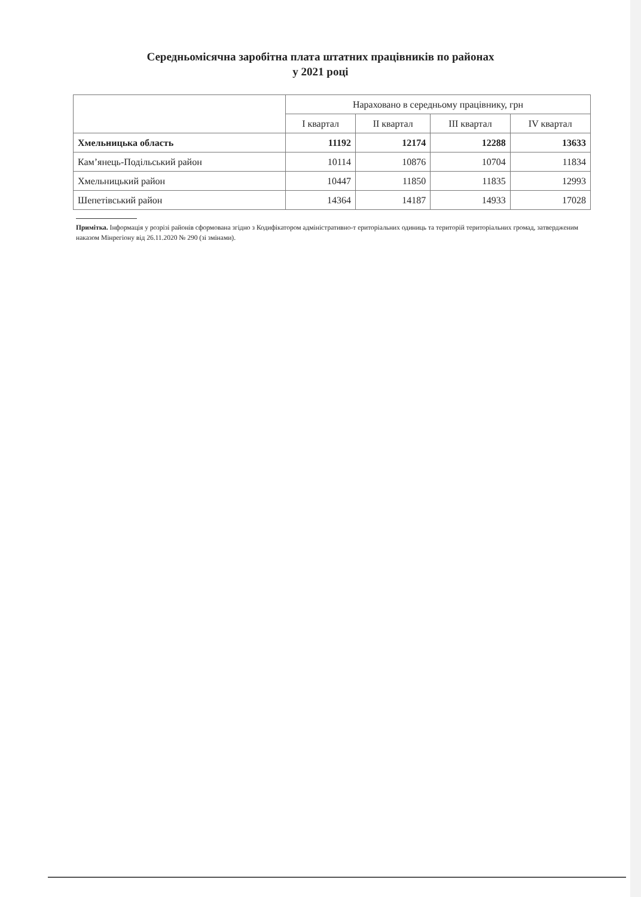Середньомісячна заробітна плата штатних працівників по районах
у 2021 році
| | Нараховано в середньому працівнику, грн | | | |
| --- | --- | --- | --- | --- |
| | I квартал | II квартал | III квартал | IV квартал |
| Хмельницька область | 11192 | 12174 | 12288 | 13633 |
| Кам’янець-Подільський район | 10114 | 10876 | 10704 | 11834 |
| Хмельницький район | 10447 | 11850 | 11835 | 12993 |
| Шепетівський район | 14364 | 14187 | 14933 | 17028 |
Примітка. Інформація у розрізі районів сформована згідно з Кодифікатором адміністративно-т ериторіальних одиниць та територій територіальних громад, затвердженим наказом Мінрегіону від 26.11.2020 № 290 (зі змінами).